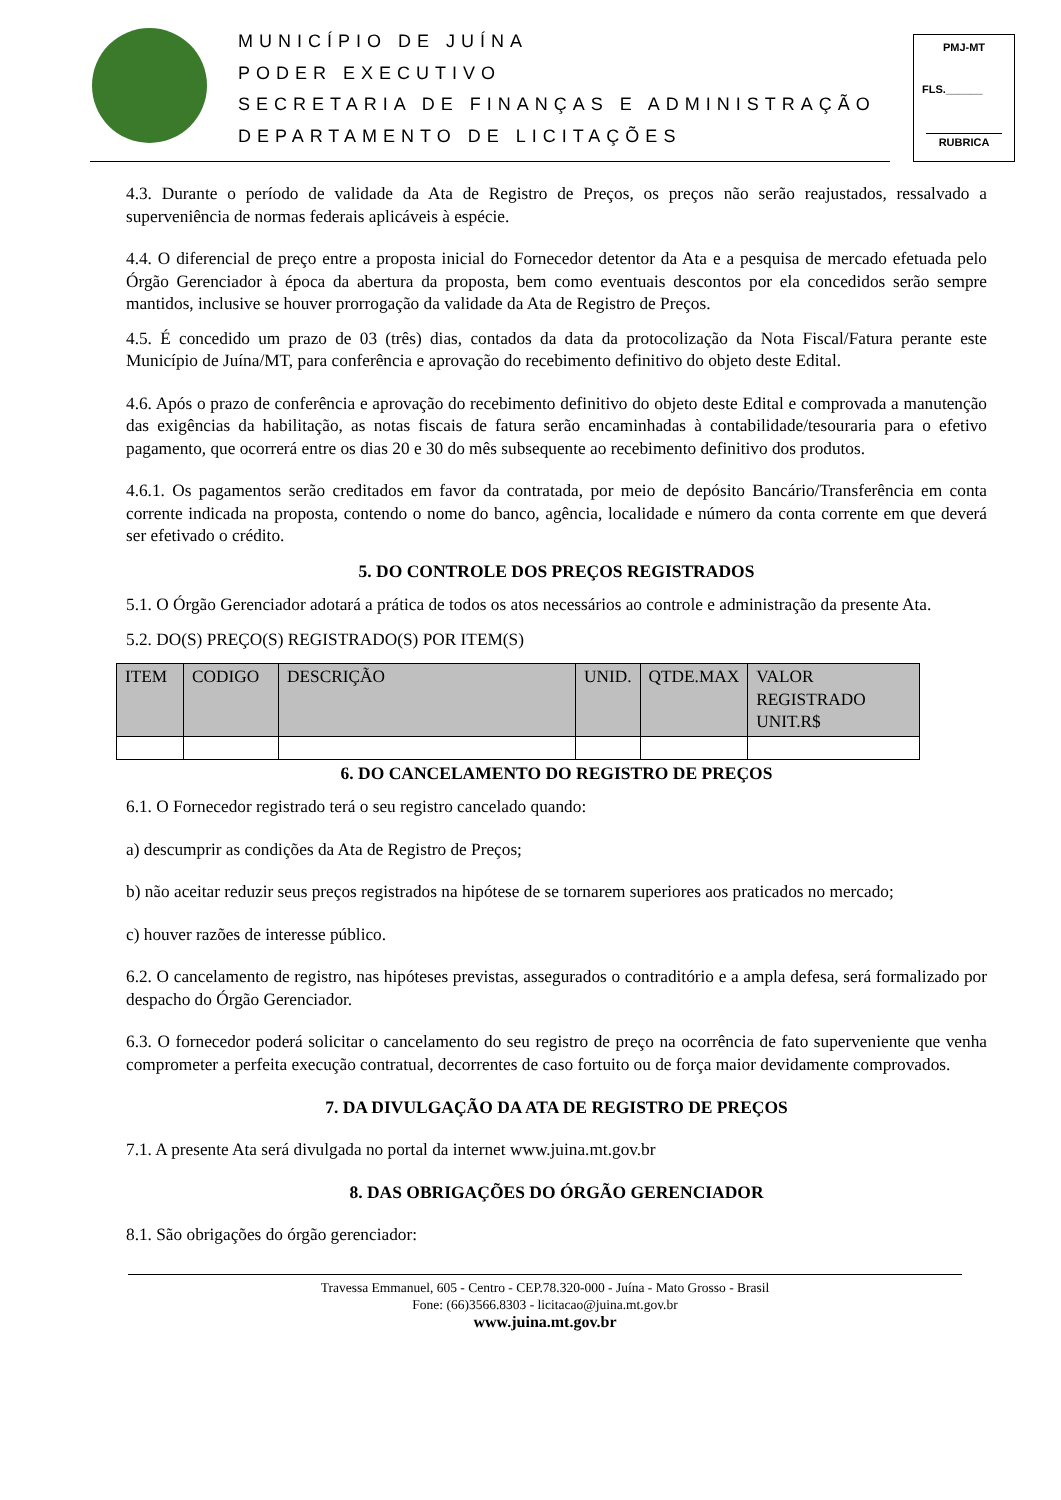MUNICÍPIO DE JUÍNA
PODER EXECUTIVO
SECRETARIA DE FINANÇAS E ADMINISTRAÇÃO
DEPARTAMENTO DE LICITAÇÕES
PMJ-MT
FLS.______
RUBRICA
4.3. Durante o período de validade da Ata de Registro de Preços, os preços não serão reajustados, ressalvado a superveniência de normas federais aplicáveis à espécie.
4.4. O diferencial de preço entre a proposta inicial do Fornecedor detentor da Ata e a pesquisa de mercado efetuada pelo Órgão Gerenciador à época da abertura da proposta, bem como eventuais descontos por ela concedidos serão sempre mantidos, inclusive se houver prorrogação da validade da Ata de Registro de Preços.
4.5. É concedido um prazo de 03 (três) dias, contados da data da protocolização da Nota Fiscal/Fatura perante este Município de Juína/MT, para conferência e aprovação do recebimento definitivo do objeto deste Edital.
4.6. Após o prazo de conferência e aprovação do recebimento definitivo do objeto deste Edital e comprovada a manutenção das exigências da habilitação, as notas fiscais de fatura serão encaminhadas à contabilidade/tesouraria para o efetivo pagamento, que ocorrerá entre os dias 20 e 30 do mês subsequente ao recebimento definitivo dos produtos.
4.6.1. Os pagamentos serão creditados em favor da contratada, por meio de depósito Bancário/Transferência em conta corrente indicada na proposta, contendo o nome do banco, agência, localidade e número da conta corrente em que deverá ser efetivado o crédito.
5. DO CONTROLE DOS PREÇOS REGISTRADOS
5.1. O Órgão Gerenciador adotará a prática de todos os atos necessários ao controle e administração da presente Ata.
5.2. DO(S) PREÇO(S) REGISTRADO(S) POR ITEM(S)
| ITEM | CODIGO | DESCRIÇÃO | UNID. | QTDE.MAX | VALOR REGISTRADO UNIT.R$ |
| --- | --- | --- | --- | --- | --- |
6. DO CANCELAMENTO DO REGISTRO DE PREÇOS
6.1. O Fornecedor registrado terá o seu registro cancelado quando:
a) descumprir as condições da Ata de Registro de Preços;
b) não aceitar reduzir seus preços registrados na hipótese de se tornarem superiores aos praticados no mercado;
c) houver razões de interesse público.
6.2. O cancelamento de registro, nas hipóteses previstas, assegurados o contraditório e a ampla defesa, será formalizado por despacho do Órgão Gerenciador.
6.3. O fornecedor poderá solicitar o cancelamento do seu registro de preço na ocorrência de fato superveniente que venha comprometer a perfeita execução contratual, decorrentes de caso fortuito ou de força maior devidamente comprovados.
7. DA DIVULGAÇÃO DA ATA DE REGISTRO DE PREÇOS
7.1. A presente Ata será divulgada no portal da internet www.juina.mt.gov.br
8. DAS OBRIGAÇÕES DO ÓRGÃO GERENCIADOR
8.1. São obrigações do órgão gerenciador:
Travessa Emmanuel, 605 - Centro - CEP.78.320-000 - Juína - Mato Grosso - Brasil
Fone: (66)3566.8303 - licitacao@juina.mt.gov.br
www.juina.mt.gov.br